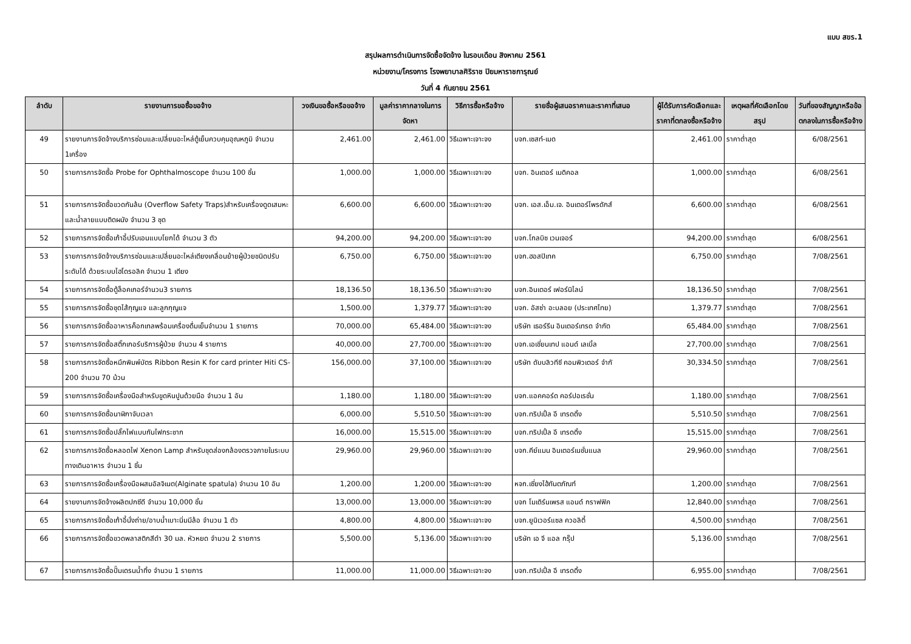แบบ สขร.1
สรุปผลการดำเนินการจัดซื้อจัดจ้าง ในรอบเดือน สิงหาคม 2561
หน่วยงาน/โครงการ โรงพยาบาลศิริราช ปิยมหาราชการุณย์
วันที่ 4 กันยายน 2561
| ลำดับ | รายงานการขอซื้อขอจ้าง | วงเงินขอซื้อหรือขอจ้าง | มูลค่าราคากลางในการจัดหา | วิธีการซื้อหรือจ้าง | รายชื่อผู้เสนอราคาและราคาที่เสนอ | ผู้ได้รับการคัดเลือกและราคาที่ตกลงซื้อหรือจ้าง | เหตุผลที่คัดเลือกโดยสรุป | วันที่ของสัญญาหรือข้อตกลงในการซื้อหรือจ้าง |
| --- | --- | --- | --- | --- | --- | --- | --- | --- |
| 49 | รายงานการจัดจ้างบริการซ่อมและเปลี่ยนอะไหล่ตู้เย็นควบคุมอุณหภูมิ จำนวน 1เครื่อง | 2,461.00 | 2,461.00 | วิธีเฉพาะเจาะจง | บจก.เซสท์-เมด | 2,461.00 | ราคาต่ำสุด | 6/08/2561 |
| 50 | รายการการจัดซื้อ Probe for Ophthalmoscope จำนวน 100 ชิ้น | 1,000.00 | 1,000.00 | วิธีเฉพาะเจาะจง | บจก. อินเตอร์ เมดิคอล | 1,000.00 | ราคาต่ำสุด | 6/08/2561 |
| 51 | รายการการจัดซื้อขวดกันล้น (Overflow Safety Traps)สำหรับเครื่องดูดเสมหะและน้ำลายแบบติดผนัง จำนวน 3 ชุด | 6,600.00 | 6,600.00 | วิธีเฉพาะเจาะจง | บจก. เอส.เอ็ม.เจ. อินเตอร์โพรดักส์ | 6,600.00 | ราคาต่ำสุด | 6/08/2561 |
| 52 | รายการการจัดซื้อเก้าอี้ปรับเอนแบบโยกได้ จำนวน 3 ตัว | 94,200.00 | 94,200.00 | วิธีเฉพาะเจาะจง | บจก.โกลบิซ เวนเจอร์ | 94,200.00 | ราคาต่ำสุด | 6/08/2561 |
| 53 | รายการการจัดจ้างบริการซ่อมและเปลี่ยนอะไหล่เตียงเคลื่อนย้ายผู้ป่วยชนิดปรับระดับได้ ด้วยระบบไฮโดรอลิค จำนวน 1 เตียง | 6,750.00 | 6,750.00 | วิธีเฉพาะเจาะจง | บจก.ฮอสปิเทค | 6,750.00 | ราคาต่ำสุด | 7/08/2561 |
| 54 | รายการการจัดซื้อตู้ล็อคเกอร์จำนวน3 รายการ | 18,136.50 | 18,136.50 | วิธีเฉพาะเจาะจง | บจก.อินเตอร์ เฟอร์นิไลน์ | 18,136.50 | ราคาต่ำสุด | 7/08/2561 |
| 55 | รายการการจัดซื้อชุดไส้กุญแจ และลูกกุญแจ | 1,500.00 | 1,379.77 | วิธีเฉพาะเจาะจง | บจก. อัสซ่า อะบลอย (ประเทศไทย) | 1,379.77 | ราคาต่ำสุด | 7/08/2561 |
| 56 | รายการการจัดซื้ออาหารค็อกเทลพร้อมเครื่องดื่มเย็นจำนวน 1 รายการ | 70,000.00 | 65,484.00 | วิธีเฉพาะเจาะจง | บริษัท เธอร์รีน อินเตอร์เทรด จำกัด | 65,484.00 | ราคาต่ำสุด | 7/08/2561 |
| 57 | รายการการจัดซื้อสติ๊กเกอร์บริการผู้ป่วย จำนวน 4 รายการ | 40,000.00 | 27,700.00 | วิธีเฉพาะเจาะจง | บจก.เอเชี่ยนเทป แอนด์ เลเบิ้ล | 27,700.00 | ราคาต่ำสุด | 7/08/2561 |
| 58 | รายการการจัดซื้อหมึกพิมพ์บัตร Ribbon Resin K for card printer Hiti CS-200 จำนวน 70 ม้วน | 156,000.00 | 37,100.00 | วิธีเฉพาะเจาะจง | บริษัท ดับบลิวทีซี คอมพิวเตอร์ จำกั | 30,334.50 | ราคาต่ำสุด | 7/08/2561 |
| 59 | รายการการจัดซื้อเครื่องมือสำหรับขูดหินปูนด้วยมือ จำนวน 1 อัน | 1,180.00 | 1,180.00 | วิธีเฉพาะเจาะจง | บจก.แอคคอร์ด คอร์ปอเรชั่น | 1,180.00 | ราคาต่ำสุด | 7/08/2561 |
| 60 | รายการการจัดซื้อนาฬิกาจับเวลา | 6,000.00 | 5,510.50 | วิธีเฉพาะเจาะจง | บจก.ทริปเปิ้ล อี เทรดดิ้ง | 5,510.50 | ราคาต่ำสุด | 7/08/2561 |
| 61 | รายการการจัดซื้อปลั๊กไฟแบบกันไฟกระชาก | 16,000.00 | 15,515.00 | วิธีเฉพาะเจาะจง | บจก.ทริปเปิ้ล อี เทรดดิ้ง | 15,515.00 | ราคาต่ำสุด | 7/08/2561 |
| 62 | รายการการจัดซื้อหลอดไฟ Xenon Lamp สำหรับชุดส่องกล้องตรวจภายในระบบทางเดินอาหาร จำนวน 1 ชิ้น | 29,960.00 | 29,960.00 | วิธีเฉพาะเจาะจง | บจก.คีย์แมน อินเตอร์เนชั่นแนล | 29,960.00 | ราคาต่ำสุด | 7/08/2561 |
| 63 | รายการการจัดซื้อเครื่องมือผสมอัลจิเนต(Alginate spatula) จำนวน 10 อัน | 1,200.00 | 1,200.00 | วิธีเฉพาะเจาะจง | หจก.เซี่ยงไฮ้ทันตภัณฑ์ | 1,200.00 | ราคาต่ำสุด | 7/08/2561 |
| 64 | รายงานการจัดจ้างผลิตปกซีดี จำนวน 10,000 ชิ้น | 13,000.00 | 13,000.00 | วิธีเฉพาะเจาะจง | บจก โมเดิร์นเพรส แอนด์ กราฟฟิค | 12,840.00 | ราคาต่ำสุด | 7/08/2561 |
| 65 | รายการการจัดซื้อเก้าอี้นั่งถ่าย/อาบน้ำเบาะนิ่มมีล้อ จำนวน 1 ตัว | 4,800.00 | 4,800.00 | วิธีเฉพาะเจาะจง | บจก.ยูนิเวอร์แซล ควอลิตี้ | 4,500.00 | ราคาต่ำสุด | 7/08/2561 |
| 66 | รายการการจัดซื้อขวดพลาสติกสีดำ 30 มล. หัวหยด จำนวน 2 รายการ | 5,500.00 | 5,136.00 | วิธีเฉพาะเจาะจง | บริษัท เอ จี แอล กรุ๊ป | 5,136.00 | ราคาต่ำสุด | 7/08/2561 |
| 67 | รายการการจัดซื้อปั๊มเดรนน้ำทิ้ง จำนวน 1 รายการ | 11,000.00 | 11,000.00 | วิธีเฉพาะเจาะจง | บจก.ทริปเปิ้ล อี เทรดดิ้ง | 6,955.00 | ราคาต่ำสุด | 7/08/2561 |